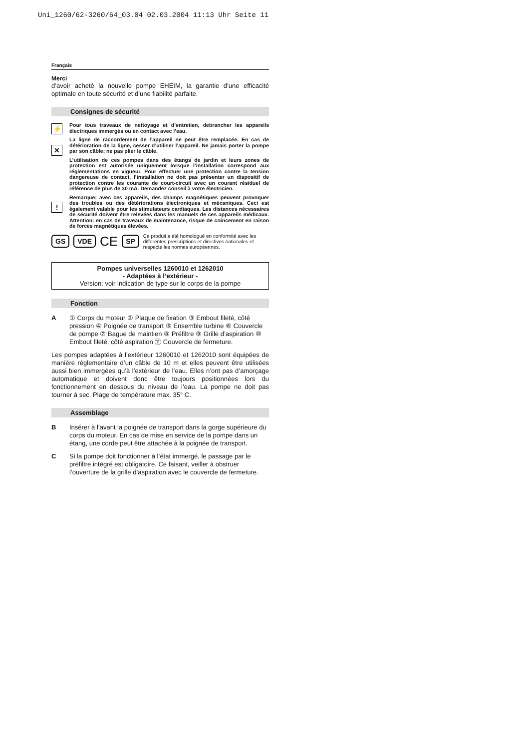Uni_1260/62-3260/64_03.04 02.03.2004 11:13 Uhr Seite 11
Français
Merci
d’avoir acheté la nouvelle pompe EHEIM, la garantie d’une efficacité optimale en toute sécurité et d’une fiabilité parfaite.
Consignes de sécurité
⚡ Pour tous traveaux de nettoyage et d’entretien, debrancher les appareils électriques immergés ou en contact avec l’eau.
✕
La ligne de raccordement de l’appareil ne peut être remplacée. En cas de détérioration de la ligne, cesser d’utiliser l’appareil. Ne jamais porter la pompe par son câble; ne pas plier le câble.
L’utilisation de ces pompes dans des étangs de jardin et leurs zones de protection est autorisée uniquement lorsque l’installation correspond aux réglementations en vigueur. Pour effectuer une protection contre la tension dangereuse de contact, l’installation ne doit pas présenter un dispositif de protection contre les courante de court-circuit avec un courant résiduel de référence de plus de 30 mA. Demandez conseil à votre électricien.
!
Remarque: avec ces appareils, des champs magnétiques peuvent provoquer des troubles ou des détériorations électroniques et mécaniques. Ceci est également valable pour les stimulateurs cardiaques. Les distances nécessaires de sécurité doivent être relevées dans les manuels de ces appareils médicaux. Attention: en cas de traveaux de maintenance, risque de coincement en raison de forces magnétiques élevées.
GS VDE CE SP Ce produit a été homologué en conformité avec les differentes prescriptions et directives nationales et respecte les normes européennes.
Pompes universelles 1260010 et 1262010
- Adaptées à l’extérieur -
Version: voir indication de type sur le corps de la pompe
Fonction
A ① Corps du moteur ② Plaque de fixation ③ Embout fileté, côté pression ④ Poignée de transport ⑤ Ensemble turbine ⑥ Couvercle de pompe ⑦ Bague de maintien ⑧ Préfiltre ⑨ Grille d’aspiration ⑩ Embout fileté, côté aspiration ⑪ Couvercle de fermeture.
Les pompes adaptées à l’extérieur 1260010 et 1262010 sont équipées de manière réglementaire d’un câble de 10 m et elles peuvent être utilisées aussi bien immergées qu’à l’extérieur de l’eau. Elles n’ont pas d’amorçage automatique et doivent donc être toujours positionnées lors du fonctionnement en dessous du niveau de l’eau. La pompe ne doit pas tourner à sec. Plage de température max. 35° C.
Assemblage
B Insérer à l’avant la poignée de transport dans la gorge supérieure du corps du moteur. En cas de mise en service de la pompe dans un étang, une corde peut être attachée à la poignée de transport.
C Si la pompe doit fonctionner à l’état immergé, le passage par le préfiltre intégré est obligatoire. Ce faisant, veiller à obstruer l’ouverture de la grille d’aspiration avec le couvercle de fermeture.